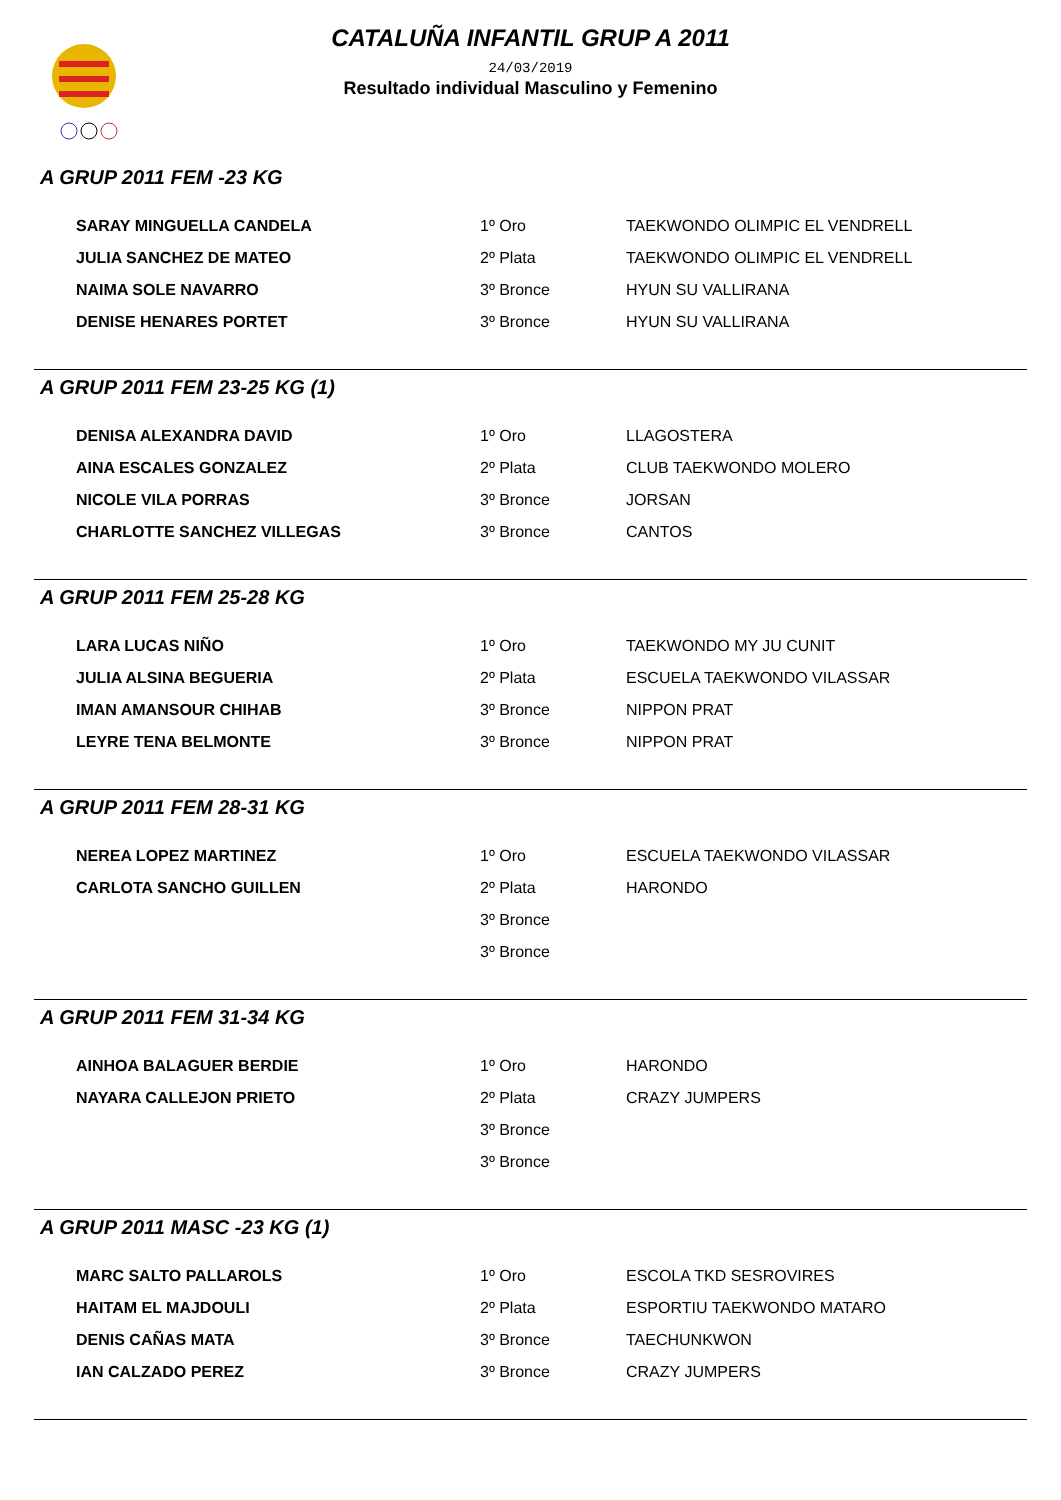CATALUÑA INFANTIL GRUP A 2011
24/03/2019
Resultado individual Masculino y Femenino
A GRUP 2011 FEM -23 KG
| SARAY MINGUELLA CANDELA | 1º Oro | TAEKWONDO OLIMPIC EL VENDRELL |
| JULIA SANCHEZ DE MATEO | 2º Plata | TAEKWONDO OLIMPIC EL VENDRELL |
| NAIMA SOLE NAVARRO | 3º Bronce | HYUN SU VALLIRANA |
| DENISE HENARES PORTET | 3º Bronce | HYUN SU VALLIRANA |
A GRUP 2011 FEM 23-25 KG (1)
| DENISA ALEXANDRA DAVID | 1º Oro | LLAGOSTERA |
| AINA ESCALES GONZALEZ | 2º Plata | CLUB TAEKWONDO MOLERO |
| NICOLE VILA PORRAS | 3º Bronce | JORSAN |
| CHARLOTTE SANCHEZ VILLEGAS | 3º Bronce | CANTOS |
A GRUP 2011 FEM 25-28 KG
| LARA LUCAS NIÑO | 1º Oro | TAEKWONDO MY JU CUNIT |
| JULIA ALSINA BEGUERIA | 2º Plata | ESCUELA TAEKWONDO VILASSAR |
| IMAN AMANSOUR CHIHAB | 3º Bronce | NIPPON PRAT |
| LEYRE TENA BELMONTE | 3º Bronce | NIPPON PRAT |
A GRUP 2011 FEM 28-31 KG
| NEREA LOPEZ MARTINEZ | 1º Oro | ESCUELA TAEKWONDO VILASSAR |
| CARLOTA SANCHO GUILLEN | 2º Plata | HARONDO |
| | 3º Bronce | |
| | 3º Bronce | |
A GRUP 2011 FEM 31-34 KG
| AINHOA BALAGUER BERDIE | 1º Oro | HARONDO |
| NAYARA CALLEJON PRIETO | 2º Plata | CRAZY JUMPERS |
| | 3º Bronce | |
| | 3º Bronce | |
A GRUP 2011 MASC -23 KG (1)
| MARC SALTO PALLAROLS | 1º Oro | ESCOLA TKD SESROVIRES |
| HAITAM EL MAJDOULI | 2º Plata | ESPORTIU TAEKWONDO MATARO |
| DENIS CAÑAS MATA | 3º Bronce | TAECHUNKWON |
| IAN CALZADO PEREZ | 3º Bronce | CRAZY JUMPERS |